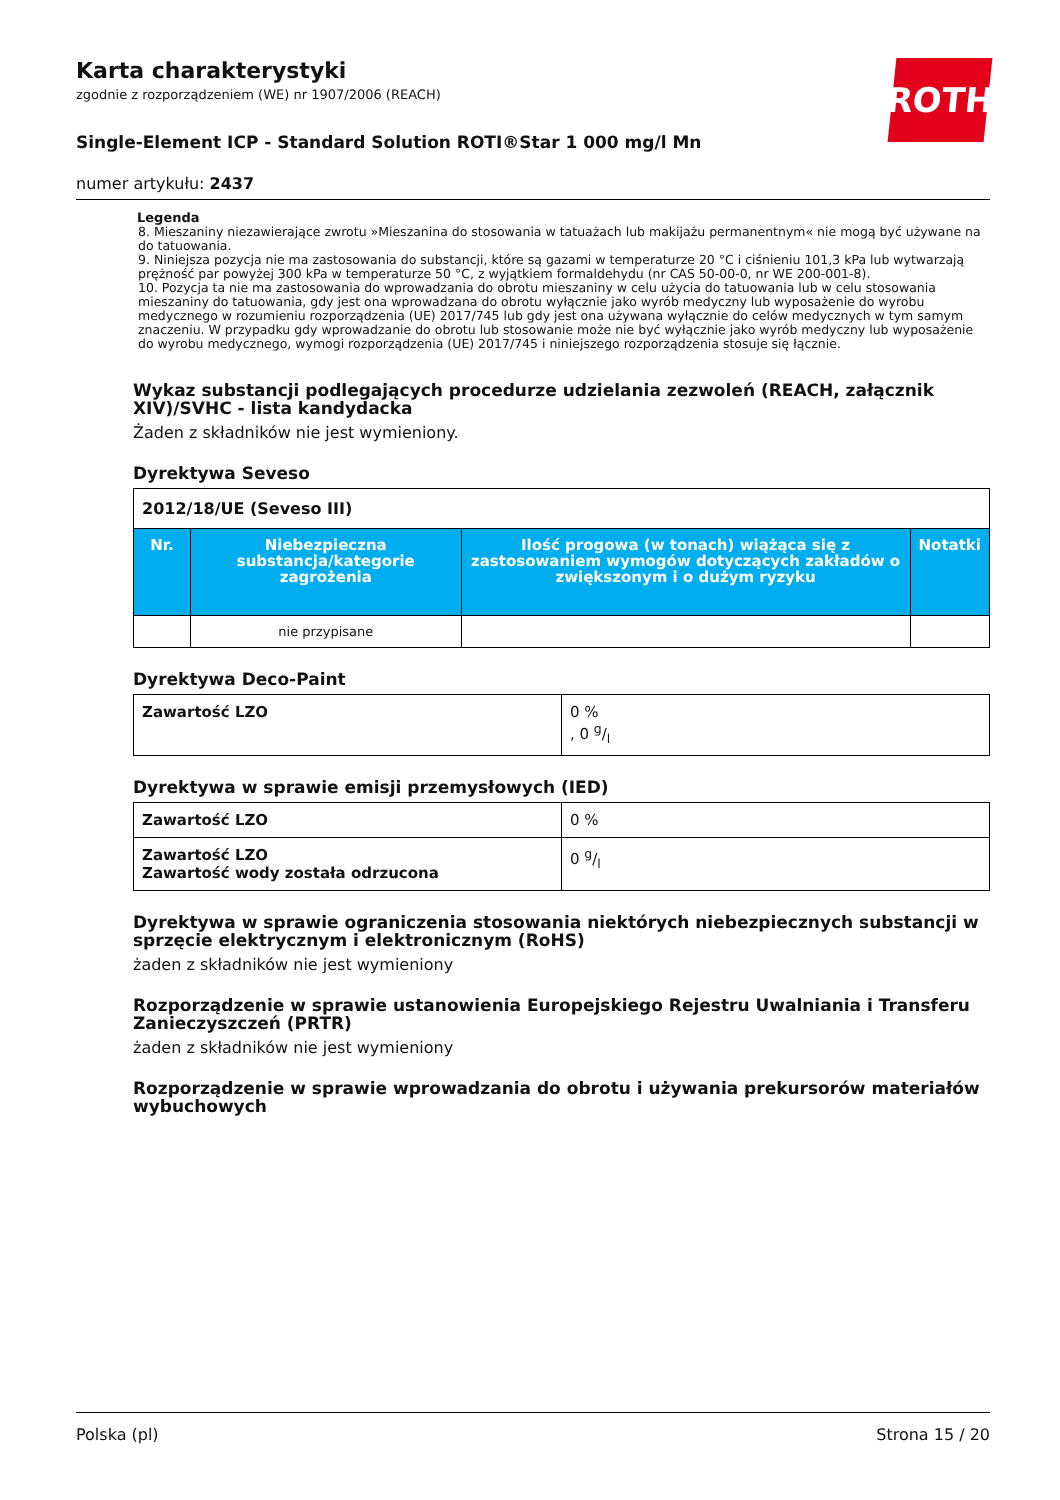ROTH
Karta charakterystyki
zgodnie z rozporządzeniem (WE) nr 1907/2006 (REACH)
Single-Element ICP - Standard Solution ROTI®Star 1 000 mg/l Mn
numer artykułu: 2437
Legenda
8. Mieszaniny niezawierające zwrotu »Mieszanina do stosowania w tatuażach lub makijażu permanentnym« nie mogą być używane na do tatuowania.
9. Niniejsza pozycja nie ma zastosowania do substancji, które są gazami w temperaturze 20 °C i ciśnieniu 101,3 kPa lub wytwarzają prężność par powyżej 300 kPa w temperaturze 50 °C, z wyjątkiem formaldehydu (nr CAS 50-00-0, nr WE 200-001-8).
10. Pozycja ta nie ma zastosowania do wprowadzania do obrotu mieszaniny w celu użycia do tatuowania lub w celu stosowania mieszaniny do tatuowania, gdy jest ona wprowadzana do obrotu wyłącznie jako wyrób medyczny lub wyposażenie do wyrobu medycznego w rozumieniu rozporządzenia (UE) 2017/745 lub gdy jest ona używana wyłącznie do celów medycznych w tym samym znaczeniu. W przypadku gdy wprowadzanie do obrotu lub stosowanie może nie być wyłącznie jako wyrób medyczny lub wyposażenie do wyrobu medycznego, wymogi rozporządzenia (UE) 2017/745 i niniejszego rozporządzenia stosuje się łącznie.
Wykaz substancji podlegających procedurze udzielania zezwoleń (REACH, załącznik XIV)/SVHC - lista kandydacka
Żaden z składników nie jest wymieniony.
Dyrektywa Seveso
| 2012/18/UE (Seveso III) | | | |
| Nr. | Niebezpieczna substancja/kategorie zagrożenia | Ilość progowa (w tonach) wiążąca się z zastosowaniem wymogów dotyczących zakładów o zwiększonym i o dużym ryzyku | Notatki |
| | nie przypisane | | |
Dyrektywa Deco-Paint
| Zawartość LZO | 0 % , 0 g/l |
Dyrektywa w sprawie emisji przemysłowych (IED)
| Zawartość LZO | 0 % |
| Zawartość LZO Zawartość wody została odrzucona | 0 g/l |
Dyrektywa w sprawie ograniczenia stosowania niektórych niebezpiecznych substancji w sprzęcie elektrycznym i elektronicznym (RoHS)
żaden z składników nie jest wymieniony
Rozporządzenie w sprawie ustanowienia Europejskiego Rejestru Uwalniania i Transferu Zanieczyszczeń (PRTR)
żaden z składników nie jest wymieniony
Rozporządzenie w sprawie wprowadzania do obrotu i używania prekursorów materiałów wybuchowych
Polska (pl) Strona 15 / 20